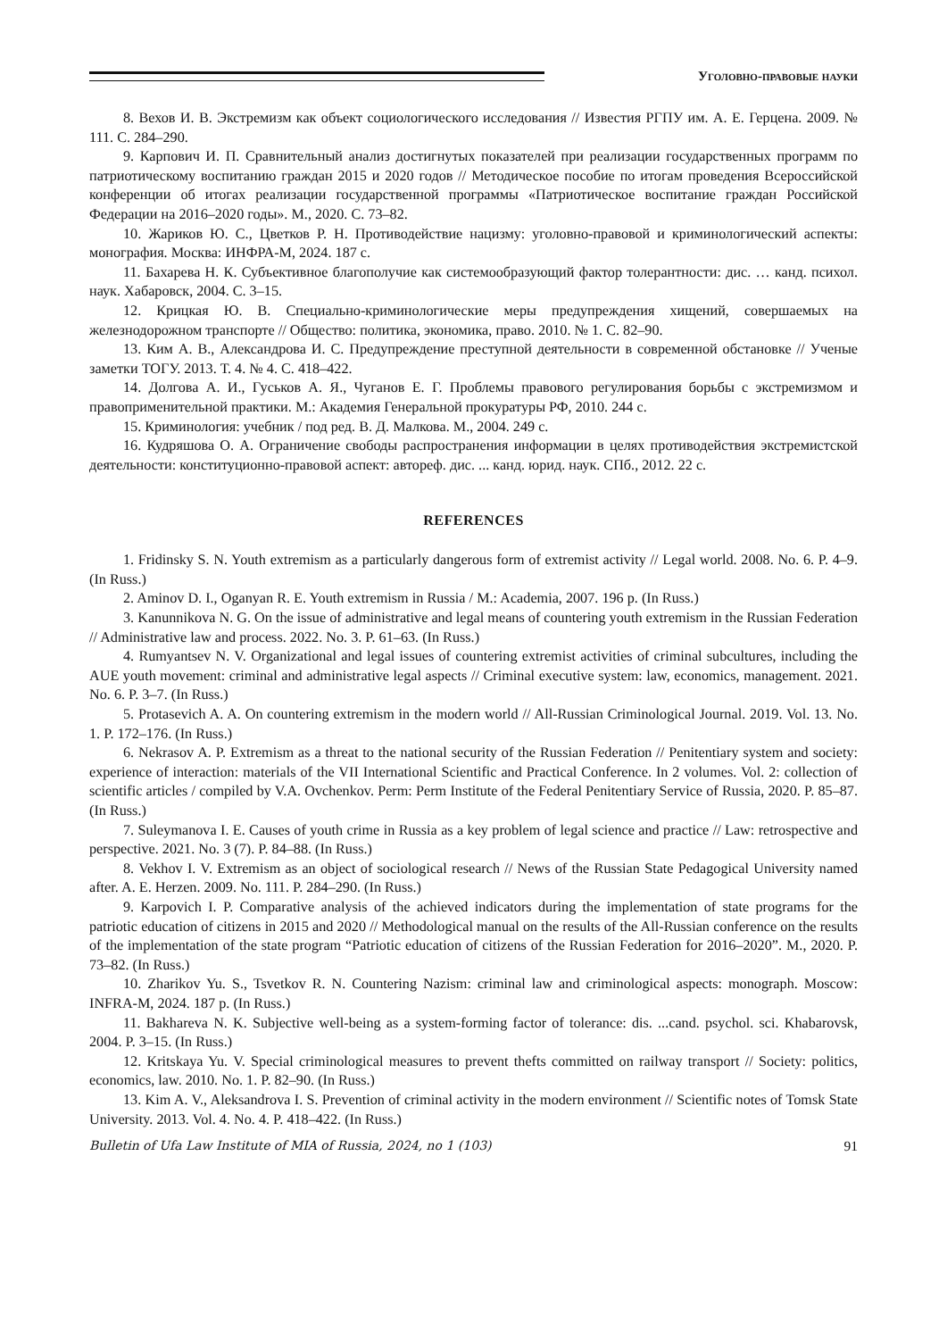Уголовно-правовые науки
8. Вехов И. В. Экстремизм как объект социологического исследования // Известия РГПУ им. А. Е. Герцена. 2009. № 111. С. 284–290.
9. Карпович И. П. Сравнительный анализ достигнутых показателей при реализации государственных программ по патриотическому воспитанию граждан 2015 и 2020 годов // Методическое пособие по итогам проведения Всероссийской конференции об итогах реализации государственной программы «Патриотическое воспитание граждан Российской Федерации на 2016–2020 годы». М., 2020. С. 73–82.
10. Жариков Ю. С., Цветков Р. Н. Противодействие нацизму: уголовно-правовой и криминологический аспекты: монография. Москва: ИНФРА-М, 2024. 187 с.
11. Бахарева Н. К. Субъективное благополучие как системообразующий фактор толерантности: дис. … канд. психол. наук. Хабаровск, 2004. С. 3–15.
12. Крицкая Ю. В. Специально-криминологические меры предупреждения хищений, совершаемых на железнодорожном транспорте // Общество: политика, экономика, право. 2010. № 1. С. 82–90.
13. Ким А. В., Александрова И. С. Предупреждение преступной деятельности в современной обстановке // Ученые заметки ТОГУ. 2013. Т. 4. № 4. С. 418–422.
14. Долгова А. И., Гуськов А. Я., Чуганов Е. Г. Проблемы правового регулирования борьбы с экстремизмом и правоприменительной практики. М.: Академия Генеральной прокуратуры РФ, 2010. 244 с.
15. Криминология: учебник / под ред. В. Д. Малкова. М., 2004. 249 с.
16. Кудряшова О. А. Ограничение свободы распространения информации в целях противодействия экстремистской деятельности: конституционно-правовой аспект: автореф. дис. ... канд. юрид. наук. СПб., 2012. 22 с.
REFERENCES
1. Fridinsky S. N. Youth extremism as a particularly dangerous form of extremist activity // Legal world. 2008. No. 6. P. 4–9. (In Russ.)
2. Aminov D. I., Oganyan R. E. Youth extremism in Russia / M.: Academia, 2007. 196 p. (In Russ.)
3. Kanunnikova N. G. On the issue of administrative and legal means of countering youth extremism in the Russian Federation // Administrative law and process. 2022. No. 3. P. 61–63. (In Russ.)
4. Rumyantsev N. V. Organizational and legal issues of countering extremist activities of criminal subcultures, including the AUE youth movement: criminal and administrative legal aspects // Criminal executive system: law, economics, management. 2021. No. 6. P. 3–7. (In Russ.)
5. Protasevich A. A. On countering extremism in the modern world // All-Russian Criminological Journal. 2019. Vol. 13. No. 1. P. 172–176. (In Russ.)
6. Nekrasov A. P. Extremism as a threat to the national security of the Russian Federation // Penitentiary system and society: experience of interaction: materials of the VII International Scientific and Practical Conference. In 2 volumes. Vol. 2: collection of scientific articles / compiled by V.A. Ovchenkov. Perm: Perm Institute of the Federal Penitentiary Service of Russia, 2020. P. 85–87. (In Russ.)
7. Suleymanova I. E. Causes of youth crime in Russia as a key problem of legal science and practice // Law: retrospective and perspective. 2021. No. 3 (7). P. 84–88. (In Russ.)
8. Vekhov I. V. Extremism as an object of sociological research // News of the Russian State Pedagogical University named after. A. E. Herzen. 2009. No. 111. P. 284–290. (In Russ.)
9. Karpovich I. P. Comparative analysis of the achieved indicators during the implementation of state programs for the patriotic education of citizens in 2015 and 2020 // Methodological manual on the results of the All-Russian conference on the results of the implementation of the state program “Patriotic education of citizens of the Russian Federation for 2016–2020”. M., 2020. P. 73–82. (In Russ.)
10. Zharikov Yu. S., Tsvetkov R. N. Countering Nazism: criminal law and criminological aspects: monograph. Moscow: INFRA-M, 2024. 187 p. (In Russ.)
11. Bakhareva N. K. Subjective well-being as a system-forming factor of tolerance: dis. ...cand. psychol. sci. Khabarovsk, 2004. P. 3–15. (In Russ.)
12. Kritskaya Yu. V. Special criminological measures to prevent thefts committed on railway transport // Society: politics, economics, law. 2010. No. 1. P. 82–90. (In Russ.)
13. Kim A. V., Aleksandrova I. S. Prevention of criminal activity in the modern environment // Scientific notes of Tomsk State University. 2013. Vol. 4. No. 4. P. 418–422. (In Russ.)
Bulletin of Ufa Law Institute of MIA of Russia, 2024, no 1 (103) 91